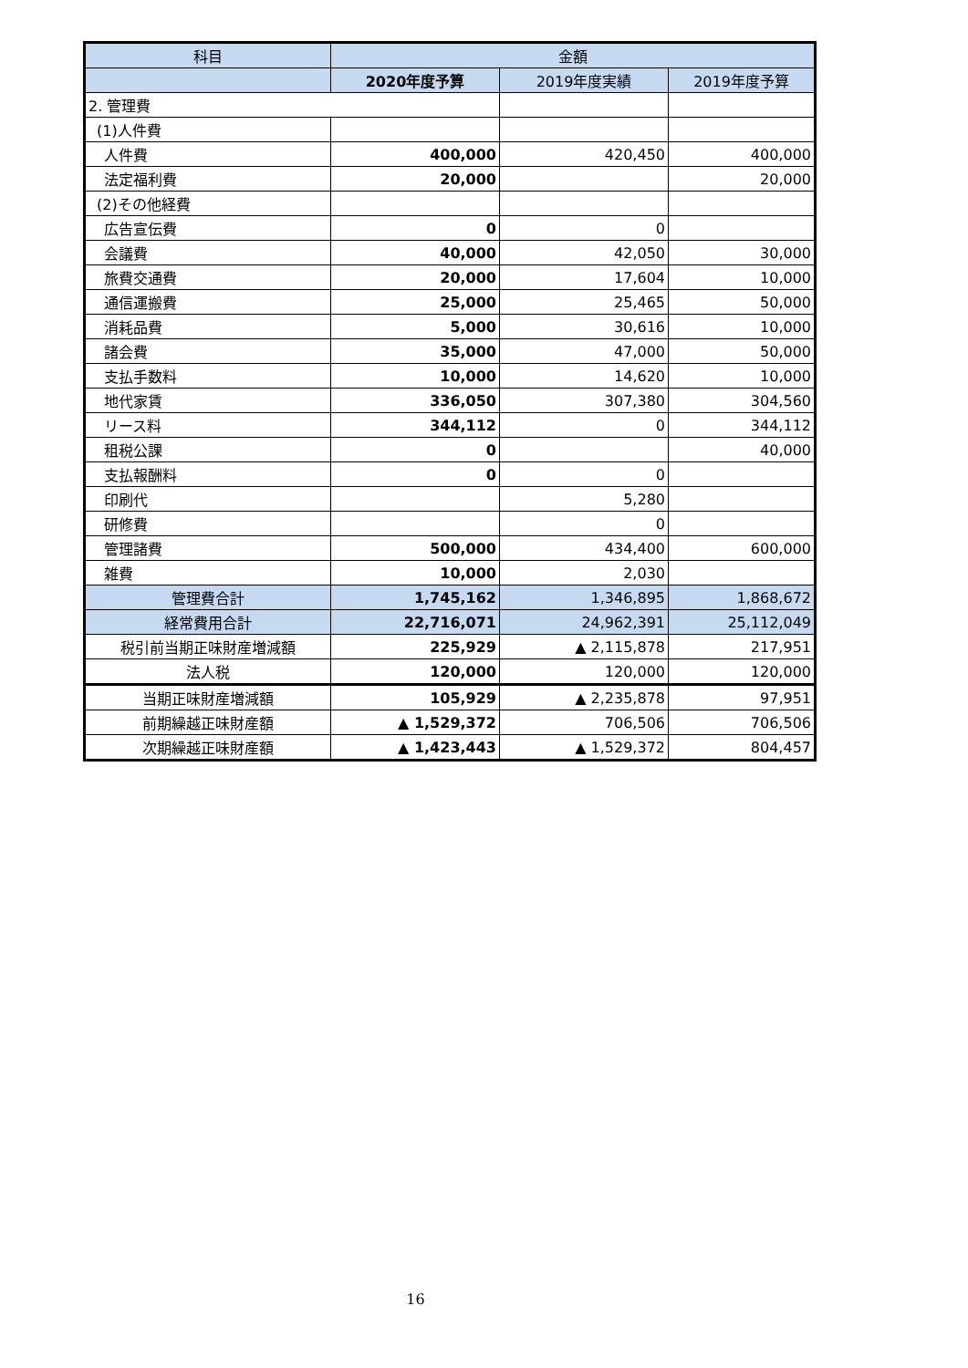| 科目 | 金額 | | |
| --- | --- | --- | --- |
| | 2020年度予算 | 2019年度実績 | 2019年度予算 |
| 2. 管理費 | | | |
| (1)人件費 | | | |
| 人件費 | 400,000 | 420,450 | 400,000 |
| 法定福利費 | 20,000 | | 20,000 |
| (2)その他経費 | | | |
| 広告宣伝費 | 0 | 0 | |
| 会議費 | 40,000 | 42,050 | 30,000 |
| 旅費交通費 | 20,000 | 17,604 | 10,000 |
| 通信運搬費 | 25,000 | 25,465 | 50,000 |
| 消耗品費 | 5,000 | 30,616 | 10,000 |
| 諸会費 | 35,000 | 47,000 | 50,000 |
| 支払手数料 | 10,000 | 14,620 | 10,000 |
| 地代家賃 | 336,050 | 307,380 | 304,560 |
| リース料 | 344,112 | 0 | 344,112 |
| 租税公課 | 0 | | 40,000 |
| 支払報酬料 | 0 | 0 | |
| 印刷代 | | 5,280 | |
| 研修費 | | 0 | |
| 管理諸費 | 500,000 | 434,400 | 600,000 |
| 雑費 | 10,000 | 2,030 | |
| 管理費合計 | 1,745,162 | 1,346,895 | 1,868,672 |
| 経常費用合計 | 22,716,071 | 24,962,391 | 25,112,049 |
| 税引前当期正味財産増減額 | 225,929 | ▲ 2,115,878 | 217,951 |
| 法人税 | 120,000 | 120,000 | 120,000 |
| 当期正味財産増減額 | 105,929 | ▲ 2,235,878 | 97,951 |
| 前期繰越正味財産額 | ▲ 1,529,372 | 706,506 | 706,506 |
| 次期繰越正味財産額 | ▲ 1,423,443 | ▲ 1,529,372 | 804,457 |
16